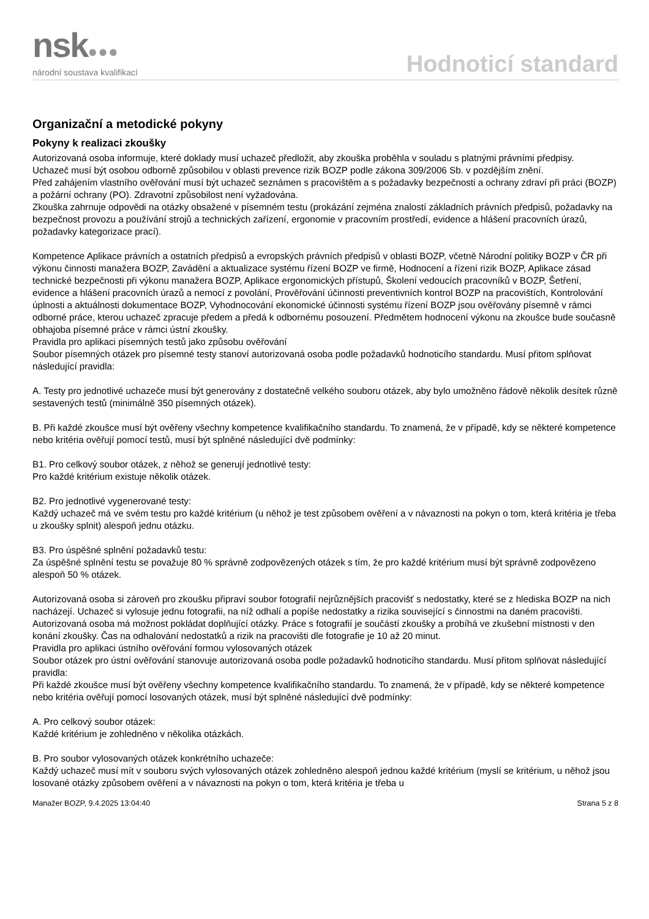nsk●●●
národní soustava kvalifikací
Hodnoticí standard
Organizační a metodické pokyny
Pokyny k realizaci zkoušky
Autorizovaná osoba informuje, které doklady musí uchazeč předložit, aby zkouška proběhla v souladu s platnými právními předpisy.
Uchazeč musí být osobou odborně způsobilou v oblasti prevence rizik BOZP podle zákona 309/2006 Sb. v pozdějším znění.
Před zahájením vlastního ověřování musí být uchazeč seznámen s pracovištěm a s požadavky bezpečnosti a ochrany zdraví při práci (BOZP) a požární ochrany (PO). Zdravotní způsobilost není vyžadována.
Zkouška zahrnuje odpovědi na otázky obsažené v písemném testu (prokázání zejména znalostí základních právních předpisů, požadavky na bezpečnost provozu a používání strojů a technických zařízení, ergonomie v pracovním prostředí, evidence a hlášení pracovních úrazů, požadavky kategorizace prací).
Kompetence Aplikace právních a ostatních předpisů a evropských právních předpisů v oblasti BOZP, včetně Národní politiky BOZP v ČR při výkonu činnosti manažera BOZP, Zavádění a aktualizace systému řízení BOZP ve firmě, Hodnocení a řízení rizik BOZP, Aplikace zásad technické bezpečnosti při výkonu manažera BOZP, Aplikace ergonomických přístupů, Školení vedoucích pracovníků v BOZP, Šetření, evidence a hlášení pracovních úrazů a nemocí z povolání, Prověřování účinnosti preventivních kontrol BOZP na pracovištích, Kontrolování úplnosti a aktuálnosti dokumentace BOZP, Vyhodnocování ekonomické účinnosti systému řízení BOZP jsou ověřovány písemně v rámci odborné práce, kterou uchazeč zpracuje předem a předá k odbornému posouzení. Předmětem hodnocení výkonu na zkoušce bude současně obhajoba písemné práce v rámci ústní zkoušky.
Pravidla pro aplikaci písemných testů jako způsobu ověřování
Soubor písemných otázek pro písemné testy stanoví autorizovaná osoba podle požadavků hodnoticího standardu. Musí přitom splňovat následující pravidla:
A. Testy pro jednotlivé uchazeče musí být generovány z dostatečně velkého souboru otázek, aby bylo umožněno řádově několik desítek různě sestavených testů (minimálně 350 písemných otázek).
B. Při každé zkoušce musí být ověřeny všechny kompetence kvalifikačního standardu. To znamená, že v případě, kdy se některé kompetence nebo kritéria ověřují pomocí testů, musí být splněné následující dvě podmínky:
B1. Pro celkový soubor otázek, z něhož se generují jednotlivé testy:
Pro každé kritérium existuje několik otázek.
B2. Pro jednotlivé vygenerované testy:
Každý uchazeč má ve svém testu pro každé kritérium (u něhož je test způsobem ověření a v návaznosti na pokyn o tom, která kritéria je třeba u zkoušky splnit) alespoň jednu otázku.
B3. Pro úspěšné splnění požadavků testu:
Za úspěšné splnění testu se považuje 80 % správně zodpovězených otázek s tím, že pro každé kritérium musí být správně zodpovězeno alespoň 50 % otázek.
Autorizovaná osoba si zároveň pro zkoušku připraví soubor fotografií nejrůznějších pracovišť s nedostatky, které se z hlediska BOZP na nich nacházejí. Uchazeč si vylosuje jednu fotografii, na níž odhalí a popíše nedostatky a rizika související s činnostmi na daném pracovišti. Autorizovaná osoba má možnost pokládat doplňující otázky. Práce s fotografií je součástí zkoušky a probíhá ve zkušební místnosti v den konání zkoušky. Čas na odhalování nedostatků a rizik na pracovišti dle fotografie je 10 až 20 minut.
Pravidla pro aplikaci ústního ověřování formou vylosovaných otázek
Soubor otázek pro ústní ověřování stanovuje autorizovaná osoba podle požadavků hodnoticího standardu. Musí přitom splňovat následující pravidla:
Při každé zkoušce musí být ověřeny všechny kompetence kvalifikačního standardu. To znamená, že v případě, kdy se některé kompetence nebo kritéria ověřují pomocí losovaných otázek, musí být splněné následující dvě podmínky:
A. Pro celkový soubor otázek:
Každé kritérium je zohledněno v několika otázkách.
B. Pro soubor vylosovaných otázek konkrétního uchazeče:
Každý uchazeč musí mít v souboru svých vylosovaných otázek zohledněno alespoň jednou každé kritérium (myslí se kritérium, u něhož jsou losované otázky způsobem ověření a v návaznosti na pokyn o tom, která kritéria je třeba u
Manažer BOZP, 9.4.2025 13:04:40 Strana 5 z 8